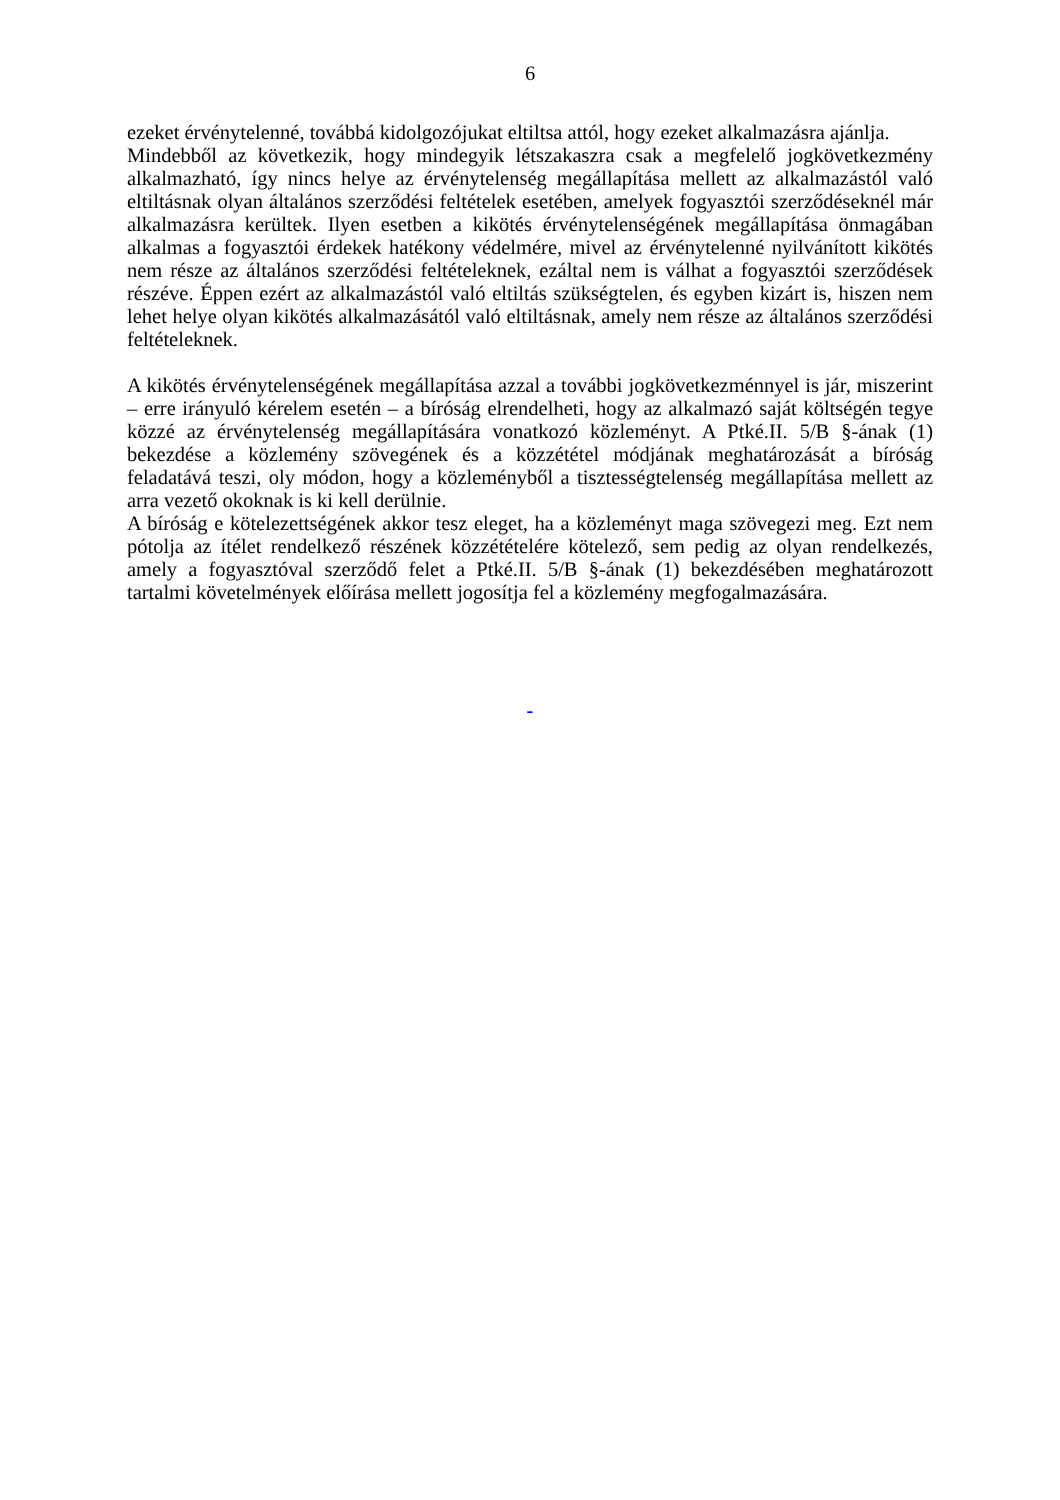6
ezeket érvénytelenné, továbbá kidolgozójukat eltiltsa attól, hogy ezeket alkalmazásra ajánlja.
Mindebből az következik, hogy mindegyik létszakaszra csak a megfelelő jogkövetkezmény alkalmazható, így nincs helye az érvénytelenség megállapítása mellett az alkalmazástól való eltiltásnak olyan általános szerződési feltételek esetében, amelyek fogyasztói szerződéseknél már alkalmazásra kerültek. Ilyen esetben a kikötés érvénytelenségének megállapítása önmagában alkalmas a fogyasztói érdekek hatékony védelmére, mivel az érvénytelenné nyilvánított kikötés nem része az általános szerződési feltételeknek, ezáltal nem is válhat a fogyasztói szerződések részéve. Éppen ezért az alkalmazástól való eltiltás szükségtelen, és egyben kizárt is, hiszen nem lehet helye olyan kikötés alkalmazásától való eltiltásnak, amely nem része az általános szerződési feltételeknek.
A kikötés érvénytelenségének megállapítása azzal a további jogkövetkezménnyel is jár, miszerint – erre irányuló kérelem esetén – a bíróság elrendelheti, hogy az alkalmazó saját költségén tegye közzé az érvénytelenség megállapítására vonatkozó közleményt. A Ptké.II. 5/B §-ának (1) bekezdése a közlemény szövegének és a közzététel módjának meghatározását a bíróság feladatává teszi, oly módon, hogy a közleményből a tisztességtelenség megállapítása mellett az arra vezető okoknak is ki kell derülnie.
A bíróság e kötelezettségének akkor tesz eleget, ha a közleményt maga szövegezi meg. Ezt nem pótolja az ítélet rendelkező részének közzétételére kötelező, sem pedig az olyan rendelkezés, amely a fogyasztóval szerződő felet a Ptké.II. 5/B §-ának (1) bekezdésében meghatározott tartalmi követelmények előírása mellett jogosítja fel a közlemény megfogalmazására.
-